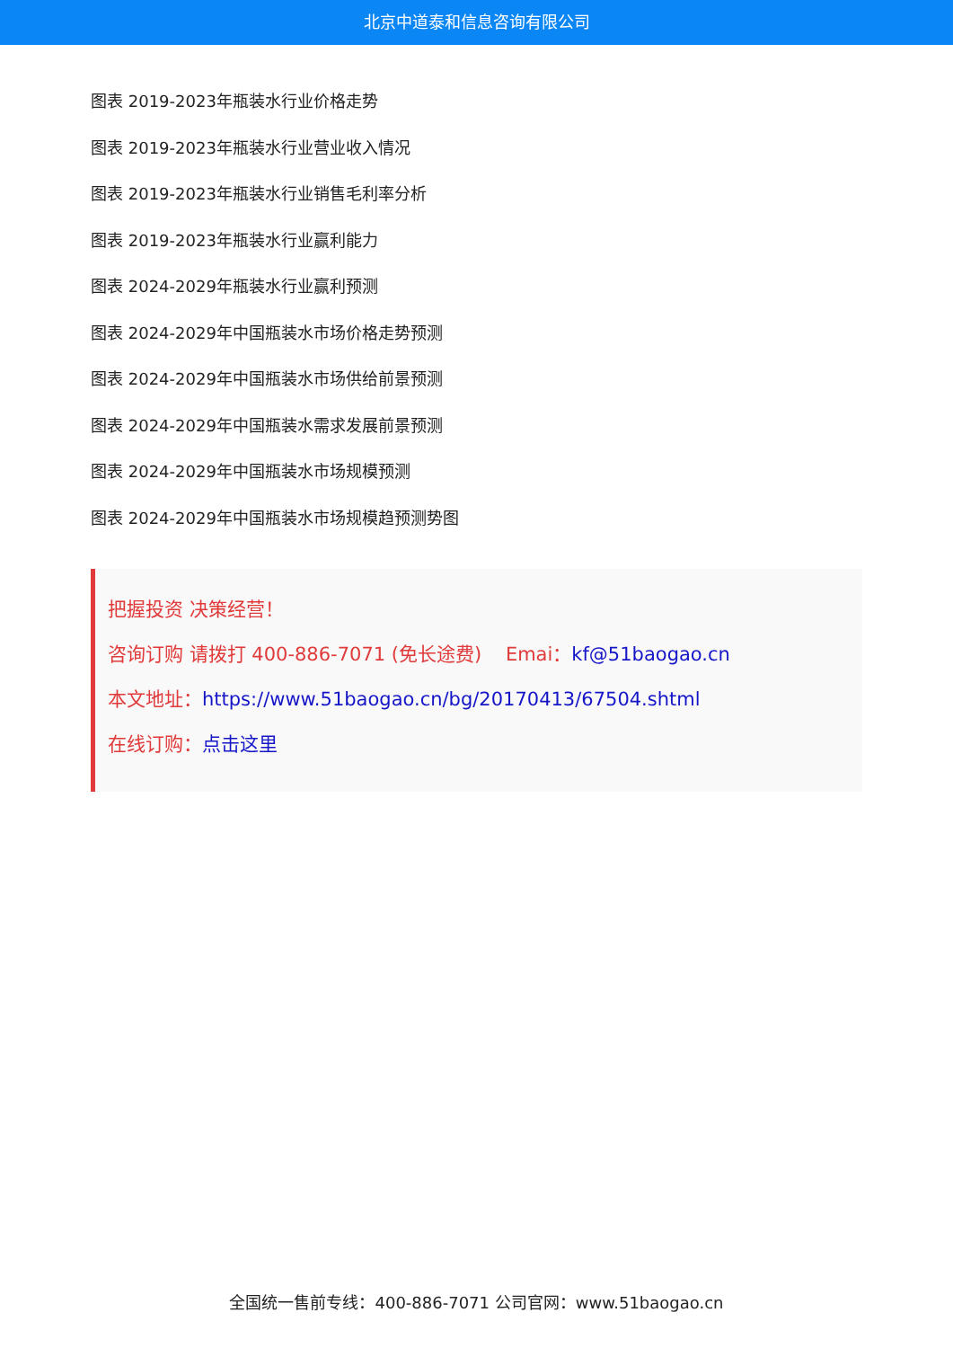北京中道泰和信息咨询有限公司
图表 2019-2023年瓶装水行业价格走势
图表 2019-2023年瓶装水行业营业收入情况
图表 2019-2023年瓶装水行业销售毛利率分析
图表 2019-2023年瓶装水行业赢利能力
图表 2024-2029年瓶装水行业赢利预测
图表 2024-2029年中国瓶装水市场价格走势预测
图表 2024-2029年中国瓶装水市场供给前景预测
图表 2024-2029年中国瓶装水需求发展前景预测
图表 2024-2029年中国瓶装水市场规模预测
图表 2024-2029年中国瓶装水市场规模趋预测势图
把握投资 决策经营！
咨询订购 请拨打 400-886-7071 (免长途费) Emai：kf@51baogao.cn
本文地址：https://www.51baogao.cn/bg/20170413/67504.shtml
在线订购：点击这里
全国统一售前专线：400-886-7071 公司官网：www.51baogao.cn